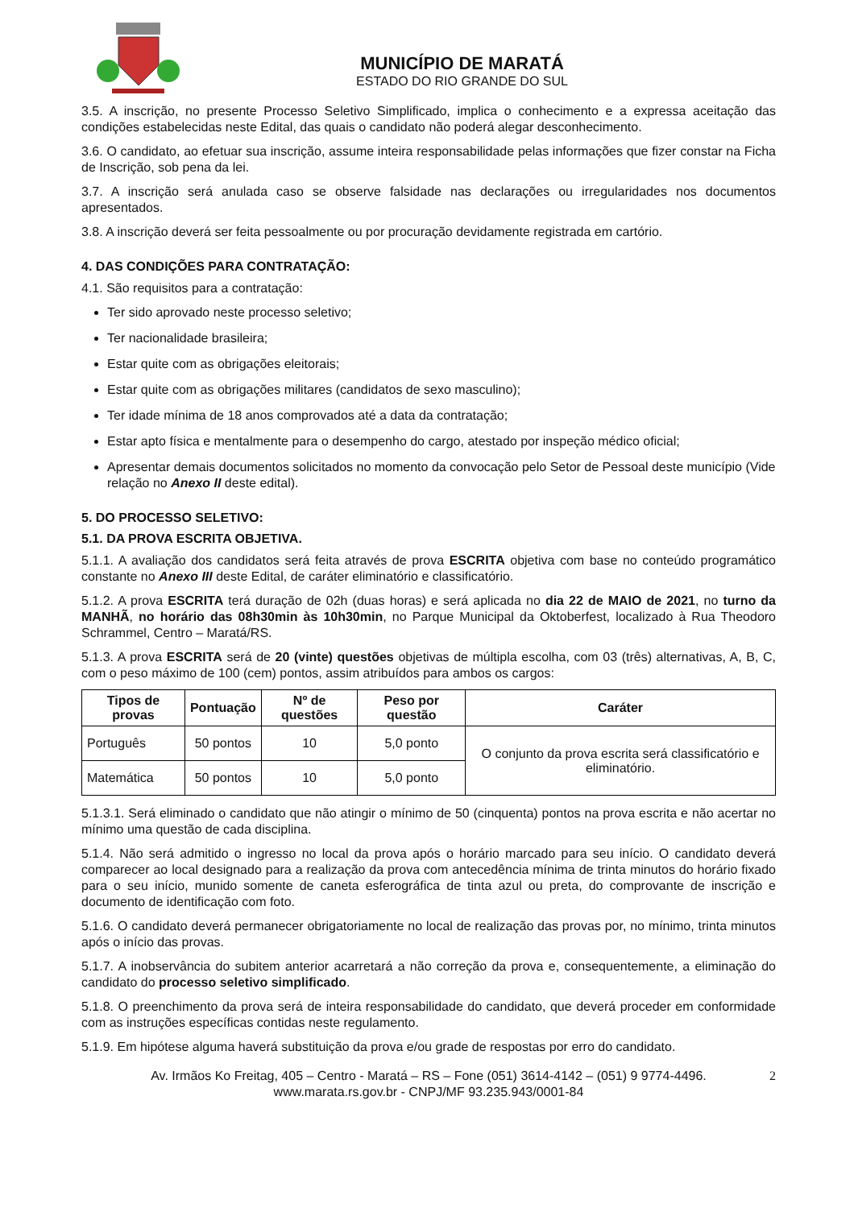MUNICÍPIO DE MARATÁ
ESTADO DO RIO GRANDE DO SUL
3.5. A inscrição, no presente Processo Seletivo Simplificado, implica o conhecimento e a expressa aceitação das condições estabelecidas neste Edital, das quais o candidato não poderá alegar desconhecimento.
3.6. O candidato, ao efetuar sua inscrição, assume inteira responsabilidade pelas informações que fizer constar na Ficha de Inscrição, sob pena da lei.
3.7. A inscrição será anulada caso se observe falsidade nas declarações ou irregularidades nos documentos apresentados.
3.8. A inscrição deverá ser feita pessoalmente ou por procuração devidamente registrada em cartório.
4. DAS CONDIÇÕES PARA CONTRATAÇÃO:
4.1. São requisitos para a contratação:
Ter sido aprovado neste processo seletivo;
Ter nacionalidade brasileira;
Estar quite com as obrigações eleitorais;
Estar quite com as obrigações militares (candidatos de sexo masculino);
Ter idade mínima de 18 anos comprovados até a data da contratação;
Estar apto física e mentalmente para o desempenho do cargo, atestado por inspeção médico oficial;
Apresentar demais documentos solicitados no momento da convocação pelo Setor de Pessoal deste município (Vide relação no Anexo II deste edital).
5. DO PROCESSO SELETIVO:
5.1. DA PROVA ESCRITA OBJETIVA.
5.1.1. A avaliação dos candidatos será feita através de prova ESCRITA objetiva com base no conteúdo programático constante no Anexo III deste Edital, de caráter eliminatório e classificatório.
5.1.2. A prova ESCRITA terá duração de 02h (duas horas) e será aplicada no dia 22 de MAIO de 2021, no turno da MANHÃ, no horário das 08h30min às 10h30min, no Parque Municipal da Oktoberfest, localizado à Rua Theodoro Schrammel, Centro – Maratá/RS.
5.1.3. A prova ESCRITA será de 20 (vinte) questões objetivas de múltipla escolha, com 03 (três) alternativas, A, B, C, com o peso máximo de 100 (cem) pontos, assim atribuídos para ambos os cargos:
| Tipos de provas | Pontuação | Nº de questões | Peso por questão | Caráter |
| --- | --- | --- | --- | --- |
| Português | 50 pontos | 10 | 5,0 ponto | O conjunto da prova escrita será classificatório e eliminatório. |
| Matemática | 50 pontos | 10 | 5,0 ponto | |
5.1.3.1. Será eliminado o candidato que não atingir o mínimo de 50 (cinquenta) pontos na prova escrita e não acertar no mínimo uma questão de cada disciplina.
5.1.4. Não será admitido o ingresso no local da prova após o horário marcado para seu início. O candidato deverá comparecer ao local designado para a realização da prova com antecedência mínima de trinta minutos do horário fixado para o seu início, munido somente de caneta esferográfica de tinta azul ou preta, do comprovante de inscrição e documento de identificação com foto.
5.1.6. O candidato deverá permanecer obrigatoriamente no local de realização das provas por, no mínimo, trinta minutos após o início das provas.
5.1.7. A inobservância do subitem anterior acarretará a não correção da prova e, consequentemente, a eliminação do candidato do processo seletivo simplificado.
5.1.8. O preenchimento da prova será de inteira responsabilidade do candidato, que deverá proceder em conformidade com as instruções específicas contidas neste regulamento.
5.1.9. Em hipótese alguma haverá substituição da prova e/ou grade de respostas por erro do candidato.
Av. Irmãos Ko Freitag, 405 – Centro - Maratá – RS – Fone (051) 3614-4142 – (051) 9 9774-4496. 2
www.marata.rs.gov.br - CNPJ/MF 93.235.943/0001-84